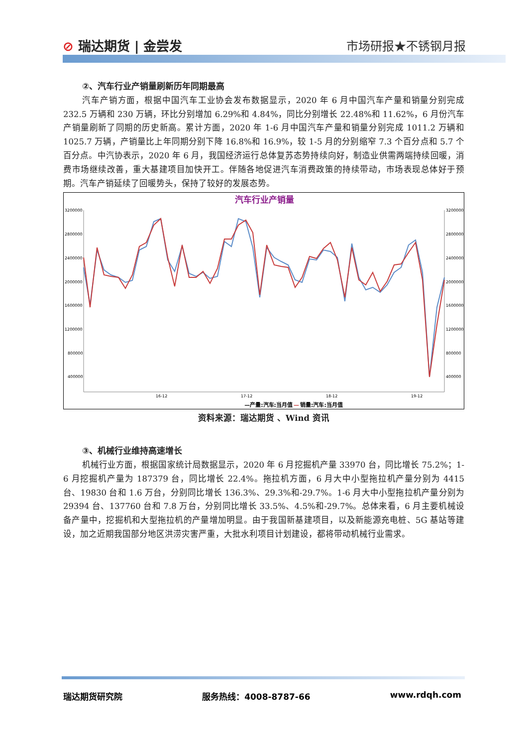⊘ 瑞达期货 | 金尝发 市场研报★不锈钢月报
②、汽车行业产销量刷新历年同期最高
汽车产销方面，根据中国汽车工业协会发布数据显示，2020 年 6 月中国汽车产量和销量分别完成 232.5 万辆和 230 万辆，环比分别增加 6.29%和 4.84%，同比分别增长 22.48%和 11.62%，6 月份汽车产销量刷新了同期的历史新高。累计方面，2020 年 1-6 月中国汽车产量和销量分别完成 1011.2 万辆和 1025.7 万辆，产销量比上年同期分别下降 16.8%和 16.9%，较 1-5 月的分别缩窄 7.3 个百分点和 5.7 个百分点。中汽协表示，2020 年 6 月，我国经济运行总体复苏态势持续向好，制造业供需两端持续回暖，消费市场继续改善，重大基建项目加快开工。伴随各地促进汽车消费政策的持续带动，市场表现总体好于预期。汽车产销延续了回暖势头，保持了较好的发展态势。
汽车行业产销量
3200000
2800000
2400000
2000000
1600000
1200000
800000
400000
3200000
2800000
2400000
2000000
1600000
1200000
800000
400000
16-12
17-12
18-12
19-12
—产量:汽车:当月值
—
销量:汽车:当月值
资料来源：瑞达期货 、Wind 资讯
③、机械行业维持高速增长
机械行业方面，根据国家统计局数据显示，2020 年 6 月挖掘机产量 33970 台，同比增长 75.2%；1-6 月挖掘机产量为 187379 台，同比增长 22.4%。拖拉机方面，6 月大中小型拖拉机产量分别为 4415 台、19830 台和 1.6 万台，分别同比增长 136.3%、29.3%和-29.7%。1-6 月大中小型拖拉机产量分别为 29394 台、137760 台和 7.8 万台，分别同比增长 33.5%、4.5%和-29.7%。总体来看，6 月主要机械设备产量中，挖掘机和大型拖拉机的产量增加明显。由于我国新基建项目，以及新能源充电桩、5G 基站等建设，加之近期我国部分地区洪涝灾害严重，大批水利项目计划建设，都将带动机械行业需求。
瑞达期货研究院 服务热线：4008-8787-66 www.rdqh.com